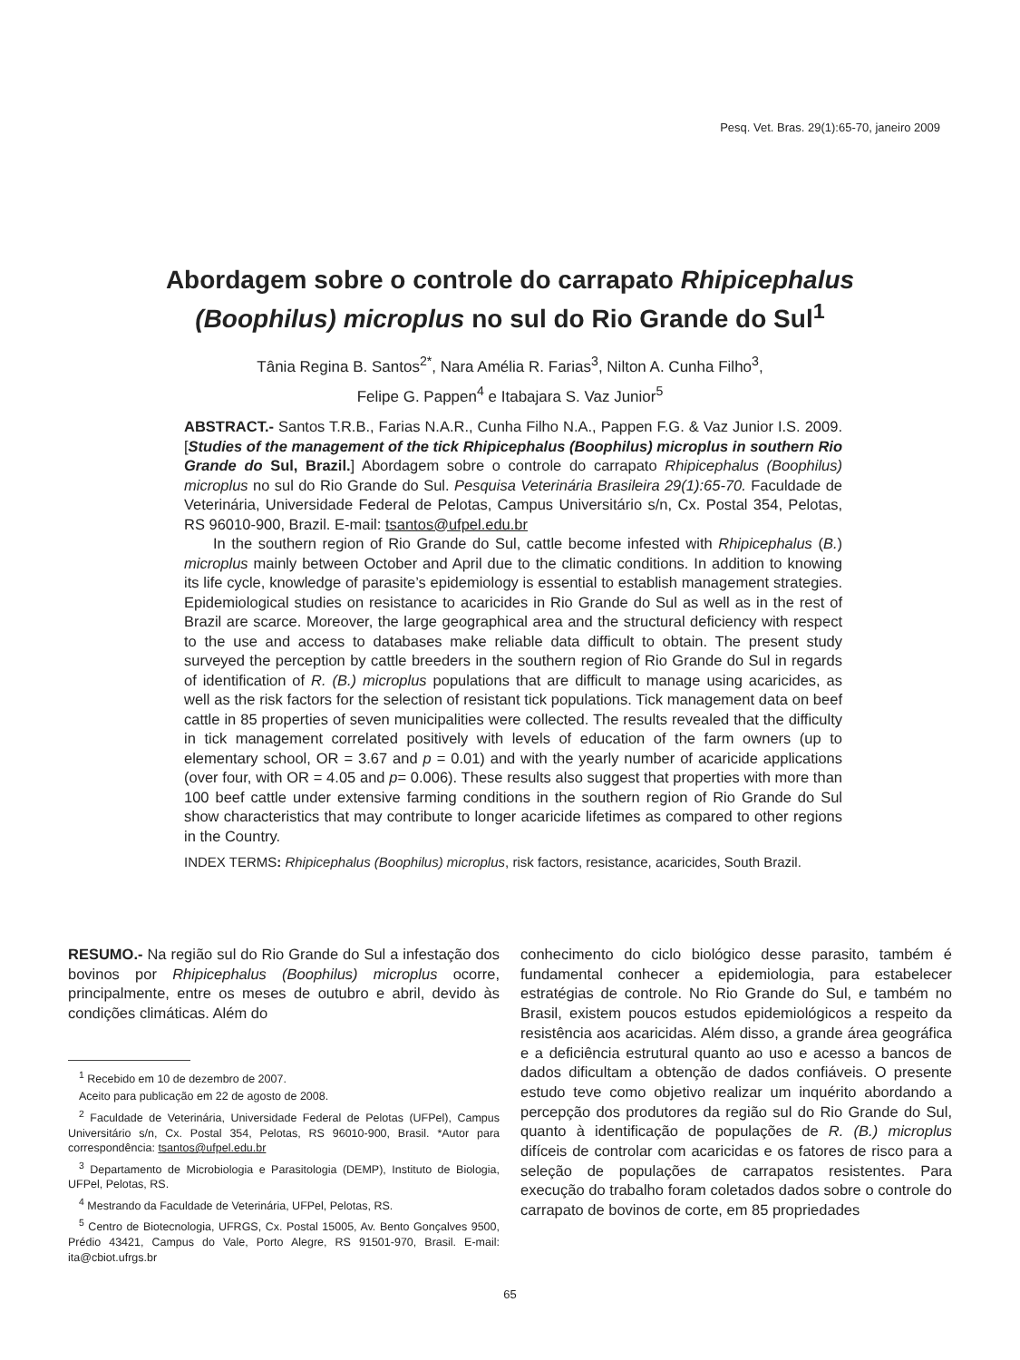Pesq. Vet. Bras. 29(1):65-70, janeiro 2009
Abordagem sobre o controle do carrapato Rhipicephalus
(Boophilus) microplus no sul do Rio Grande do Sul<sup>1</sup>
Tânia Regina B. Santos<sup>2*</sup>, Nara Amélia R. Farias<sup>3</sup>, Nilton A. Cunha Filho<sup>3</sup>,
Felipe G. Pappen<sup>4</sup> e Itabajara S. Vaz Junior<sup>5</sup>
ABSTRACT.- Santos T.R.B., Farias N.A.R., Cunha Filho N.A., Pappen F.G. & Vaz Junior I.S. 2009. [Studies of the management of the tick Rhipicephalus (Boophilus) microplus in southern Rio Grande do Sul, Brazil.] Abordagem sobre o controle do carrapato Rhipicephalus (Boophilus) microplus no sul do Rio Grande do Sul. Pesquisa Veterinária Brasileira 29(1):65-70. Faculdade de Veterinária, Universidade Federal de Pelotas, Campus Universitário s/n, Cx. Postal 354, Pelotas, RS 96010-900, Brazil. E-mail: tsantos@ufpel.edu.br
In the southern region of Rio Grande do Sul, cattle become infested with Rhipicephalus (B.) microplus mainly between October and April due to the climatic conditions. In addition to knowing its life cycle, knowledge of parasite’s epidemiology is essential to establish management strategies. Epidemiological studies on resistance to acaricides in Rio Grande do Sul as well as in the rest of Brazil are scarce. Moreover, the large geographical area and the structural deficiency with respect to the use and access to databases make reliable data difficult to obtain. The present study surveyed the perception by cattle breeders in the southern region of Rio Grande do Sul in regards of identification of R. (B.) microplus populations that are difficult to manage using acaricides, as well as the risk factors for the selection of resistant tick populations. Tick management data on beef cattle in 85 properties of seven municipalities were collected. The results revealed that the difficulty in tick management correlated positively with levels of education of the farm owners (up to elementary school, OR = 3.67 and p = 0.01) and with the yearly number of acaricide applications (over four, with OR = 4.05 and p= 0.006). These results also suggest that properties with more than 100 beef cattle under extensive farming conditions in the southern region of Rio Grande do Sul show characteristics that may contribute to longer acaricide lifetimes as compared to other regions in the Country.
INDEX TERMS: Rhipicephalus (Boophilus) microplus, risk factors, resistance, acaricides, South Brazil.
RESUMO.- Na região sul do Rio Grande do Sul a infestação dos bovinos por Rhipicephalus (Boophilus) microplus ocorre, principalmente, entre os meses de outubro e abril, devido às condições climáticas. Além do
<sup>1</sup> Recebido em 10 de dezembro de 2007.
Aceito para publicação em 22 de agosto de 2008.
<sup>2</sup> Faculdade de Veterinária, Universidade Federal de Pelotas (UFPel), Campus Universitário s/n, Cx. Postal 354, Pelotas, RS 96010-900, Brasil. *Autor para correspondência: tsantos@ufpel.edu.br
<sup>3</sup> Departamento de Microbiologia e Parasitologia (DEMP), Instituto de Biologia, UFPel, Pelotas, RS.
<sup>4</sup> Mestrando da Faculdade de Veterinária, UFPel, Pelotas, RS.
<sup>5</sup> Centro de Biotecnologia, UFRGS, Cx. Postal 15005, Av. Bento Gonçalves 9500, Prédio 43421, Campus do Vale, Porto Alegre, RS 91501-970, Brasil. E-mail: ita@cbiot.ufrgs.br
conhecimento do ciclo biológico desse parasito, também é fundamental conhecer a epidemiologia, para estabelecer estratégias de controle. No Rio Grande do Sul, e também no Brasil, existem poucos estudos epidemiológicos a respeito da resistência aos acaricidas. Além disso, a grande área geográfica e a deficiência estrutural quanto ao uso e acesso a bancos de dados dificultam a obtenção de dados confiáveis. O presente estudo teve como objetivo realizar um inquérito abordando a percepção dos produtores da região sul do Rio Grande do Sul, quanto à identificação de populações de R. (B.) microplus difíceis de controlar com acaricidas e os fatores de risco para a seleção de populações de carrapatos resistentes. Para execução do trabalho foram coletados dados sobre o controle do carrapato de bovinos de corte, em 85 propriedades
65